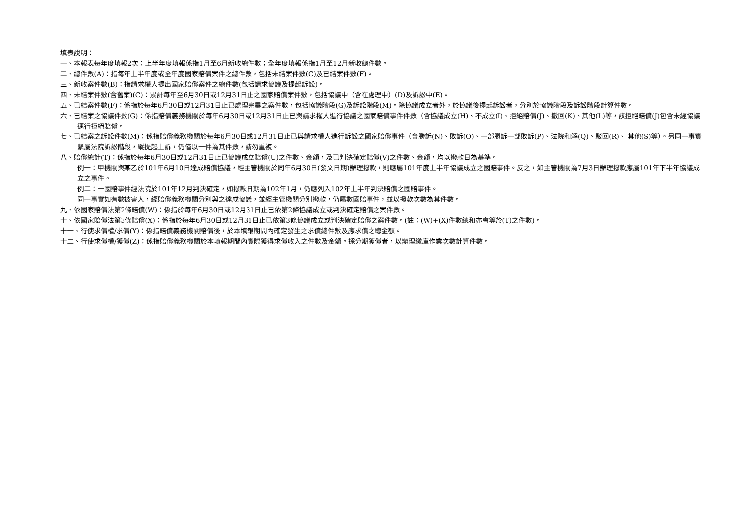填表說明：
一、本報表每年度填報2次：上半年度填報係指1月至6月新收總件數；全年度填報係指1月至12月新收總件數。
二、總件數(A)：指每年上半年度或全年度國家賠償案件之總件數，包括未結案件數(C)及已結案件數(F)。
三、新收案件數(B)：指請求權人提出國家賠償案件之總件數(包括請求協議及提起訴訟)。
四、未結案件數(含舊案)(C)：累計每年至6月30日或12月31日止之國家賠償案件數，包括協議中（含在處理中）(D)及訴訟中(E)。
五、已結案件數(F)：係指於每年6月30日或12月31日止已處理完畢之案件數，包括協議階段(G)及訴訟階段(M)。除協議成立者外，於協議後提起訴訟者，分別於協議階段及訴訟階段計算件數。
六、已結案之協議件數(G)：係指賠償義務機關於每年6月30日或12月31日止已與請求權人進行協議之國家賠償事件件數（含協議成立(H)、不成立(I)、拒絕賠償(J)、撤回(K)、其他(L)等，該拒絕賠償(J)包含未經協議逕行拒絕賠償。
七、已結案之訴訟件數(M)：係指賠償義務機關於每年6月30日或12月31日止已與請求權人進行訴訟之國家賠償事件（含勝訴(N)、敗訴(O)、一部勝訴一部敗訴(P)、法院和解(Q)、駁回(R)、 其他(S)等）。另同一事實繫屬法院訴訟階段，縱提起上訴，仍僅以一件為其件數，請勿重複。
八、賠償總計(T)：係指於每年6月30日或12月31日止已協議成立賠償(U)之件數、金額，及已判決確定賠償(V)之件數、金額，均以撥款日為基準。
例一：甲機關與某乙於101年6月10日達成賠償協議，經主管機關於同年6月30日(發文日期)辦理撥款，則應屬101年度上半年協議成立之國賠事件。反之，如主管機關為7月3日辦理撥款應屬101年下半年協議成立之事件。
例二：一國賠事件經法院於101年12月判決確定，如撥款日期為102年1月，仍應列入102年上半年判決賠償之國賠事件。
同一事實如有數被害人，經賠償義務機關分別與之達成協議，並經主管機關分別撥款，仍屬數國賠事件，並以撥款次數為其件數。
九、依國家賠償法第2條賠償(W)：係指於每年6月30日或12月31日止已依第2條協議成立或判決確定賠償之案件數。
十、依國家賠償法第3條賠償(X)：係指於每年6月30日或12月31日止已依第3條協議成立或判決確定賠償之案件數。(註：(W)+(X)件數總和亦會等於(T)之件數)。
十一、行使求償權/求償(Y)：係指賠償義務機關賠償後，於本填報期間內確定發生之求償總件數及應求償之總金額。
十二、行使求償權/獲償(Z)：係指賠償義務機關於本填報期間內實際獲得求償收入之件數及金額。採分期獲償者，以辦理繳庫作業次數計算件數。